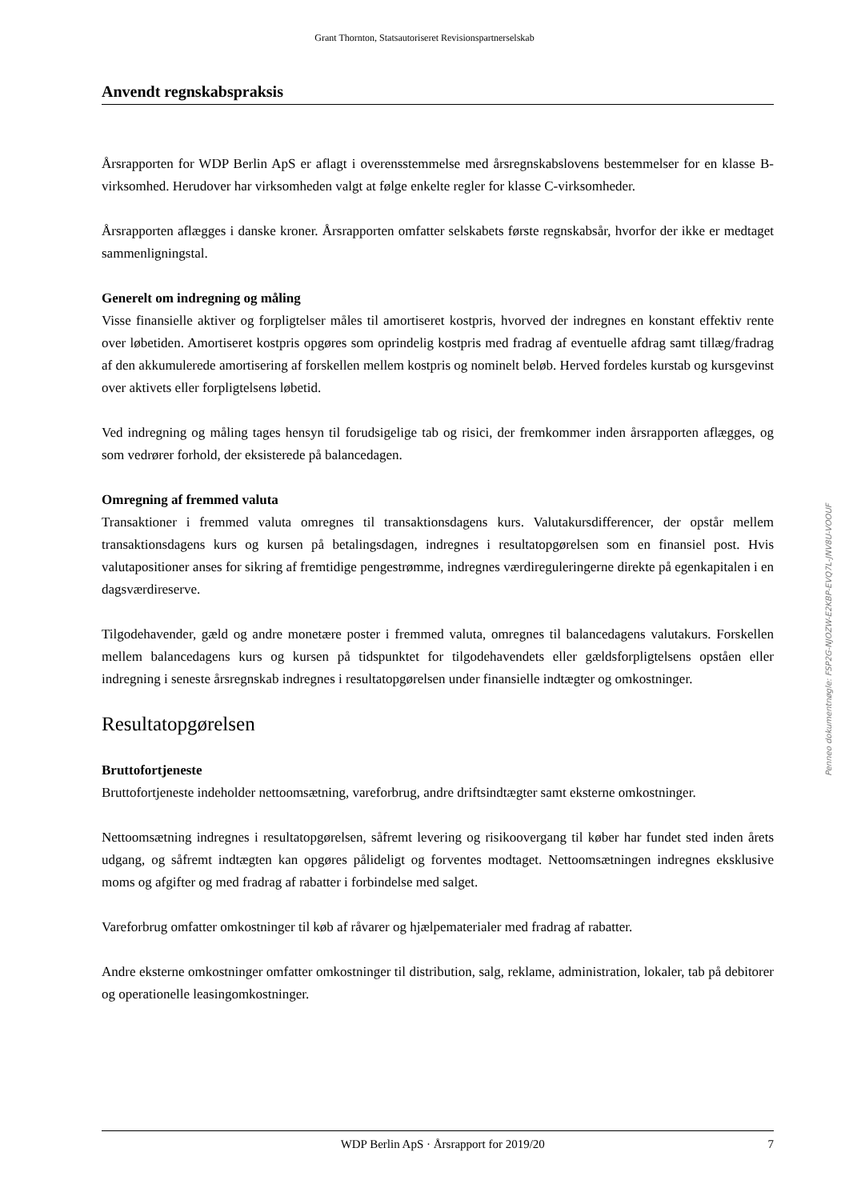Grant Thornton, Statsautoriseret Revisionspartnerselskab
Anvendt regnskabspraksis
Årsrapporten for WDP Berlin ApS er aflagt i overensstemmelse med årsregnskabslovens bestemmelser for en klasse B-virksomhed. Herudover har virksomheden valgt at følge enkelte regler for klasse C-virksomheder.
Årsrapporten aflægges i danske kroner. Årsrapporten omfatter selskabets første regnskabsår, hvorfor der ikke er medtaget sammenligningstal.
Generelt om indregning og måling
Visse finansielle aktiver og forpligtelser måles til amortiseret kostpris, hvorved der indregnes en konstant effektiv rente over løbetiden. Amortiseret kostpris opgøres som oprindelig kostpris med fradrag af eventuelle afdrag samt tillæg/fradrag af den akkumulerede amortisering af forskellen mellem kostpris og nominelt beløb. Herved fordeles kurstab og kursgevinst over aktivets eller forpligtelsens løbetid.
Ved indregning og måling tages hensyn til forudsigelige tab og risici, der fremkommer inden årsrapporten aflægges, og som vedrører forhold, der eksisterede på balancedagen.
Omregning af fremmed valuta
Transaktioner i fremmed valuta omregnes til transaktionsdagens kurs. Valutakursdifferencer, der opstår mellem transaktionsdagens kurs og kursen på betalingsdagen, indregnes i resultatopgørelsen som en finansiel post. Hvis valutapositioner anses for sikring af fremtidige pengestrømme, indregnes værdireguleringerne direkte på egenkapitalen i en dagsværdireserve.
Tilgodehavender, gæld og andre monetære poster i fremmed valuta, omregnes til balancedagens valutakurs. Forskellen mellem balancedagens kurs og kursen på tidspunktet for tilgodehavendets eller gældsforpligtelsens opståen eller indregning i seneste årsregnskab indregnes i resultatopgørelsen under finansielle indtægter og omkostninger.
Resultatopgørelsen
Bruttofortjeneste
Bruttofortjeneste indeholder nettoomsætning, vareforbrug, andre driftsindtægter samt eksterne omkostninger.
Nettoomsætning indregnes i resultatopgørelsen, såfremt levering og risikoovergang til køber har fundet sted inden årets udgang, og såfremt indtægten kan opgøres pålideligt og forventes modtaget. Nettoomsætningen indregnes eksklusive moms og afgifter og med fradrag af rabatter i forbindelse med salget.
Vareforbrug omfatter omkostninger til køb af råvarer og hjælpematerialer med fradrag af rabatter.
Andre eksterne omkostninger omfatter omkostninger til distribution, salg, reklame, administration, lokaler, tab på debitorer og operationelle leasingomkostninger.
Penneo dokumentnøgle: FSP2G-NJOZW-E2KBP-EVQ7L-JNV8U-VOOUF
WDP Berlin ApS · Årsrapport for 2019/20 7